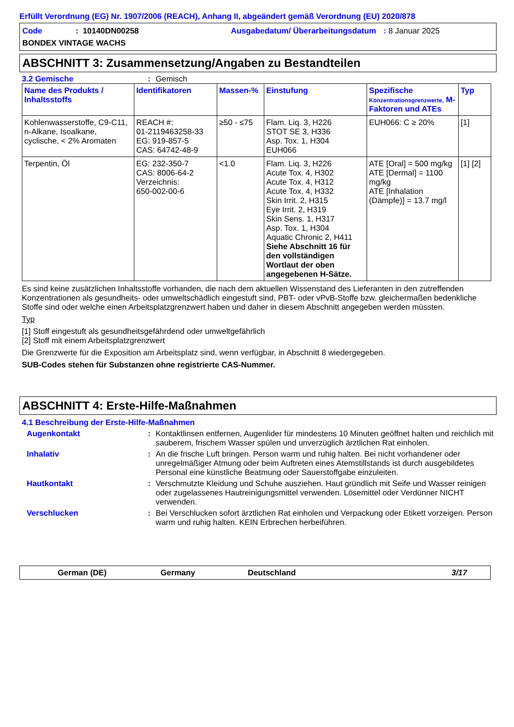Erfüllt Verordnung (EG) Nr. 1907/2006 (REACH), Anhang II, abgeändert gemäß Verordnung (EU) 2020/878
Code
: 10140DN00258
Ausgabedatum/ Überarbeitungsdatum
: 8 Januar 2025
BONDEX VINTAGE WACHS
ABSCHNITT 3: Zusammensetzung/Angaben zu Bestandteilen
3.2 Gemische: Gemisch
| Name des Produkts / Inhaltsstoffs | Identifikatoren | Massen-% | Einstufung | Spezifische Konzentrationsgrenzwerte, M-Faktoren und ATEs | Typ |
| --- | --- | --- | --- | --- | --- |
| Kohlenwasserstoffe, C9-C11, n-Alkane, Isoalkane, cyclische, < 2% Aromaten | REACH #: 01-2119463258-33 EG: 919-857-5 CAS: 64742-48-9 | ≥50 - ≤75 | Flam. Liq. 3, H226 STOT SE 3, H336 Asp. Tox. 1, H304 EUH066 | EUH066: C ≥ 20% | [1] |
| Terpentin, Öl | EG: 232-350-7 CAS: 8006-64-2 Verzeichnis: 650-002-00-6 | <1.0 | Flam. Liq. 3, H226 Acute Tox. 4, H302 Acute Tox. 4, H312 Acute Tox. 4, H332 Skin Irrit. 2, H315 Eye Irrit. 2, H319 Skin Sens. 1, H317 Asp. Tox. 1, H304 Aquatic Chronic 2, H411 Siehe Abschnitt 16 für den vollständigen Wortlaut der oben angegebenen H-Sätze. | ATE [Oral] = 500 mg/kg ATE [Dermal] = 1100 mg/kg ATE [Inhalation (Dämpfe)] = 13.7 mg/l | [1] [2] |
Es sind keine zusätzlichen Inhaltsstoffe vorhanden, die nach dem aktuellen Wissenstand des Lieferanten in den zutreffenden Konzentrationen als gesundheits- oder umweltschädlich eingestuft sind, PBT- oder vPvB-Stoffe bzw. gleichermaßen bedenkliche Stoffe sind oder welche einen Arbeitsplatzgrenzwert haben und daher in diesem Abschnitt angegeben werden müssten.
Typ
[1] Stoff eingestuft als gesundheitsgefährdend oder umweltgefährlich
[2] Stoff mit einem Arbeitsplatzgrenzwert
Die Grenzwerte für die Exposition am Arbeitsplatz sind, wenn verfügbar, in Abschnitt 8 wiedergegeben.
SUB-Codes stehen für Substanzen ohne registrierte CAS-Nummer.
ABSCHNITT 4: Erste-Hilfe-Maßnahmen
4.1 Beschreibung der Erste-Hilfe-Maßnahmen
Augenkontakt: Kontaktlinsen entfernen, Augenlider für mindestens 10 Minuten geöffnet halten und reichlich mit sauberem, frischem Wasser spülen und unverzüglich ärztlichen Rat einholen.
Inhalativ: An die frische Luft bringen. Person warm und ruhig halten. Bei nicht vorhandener oder unregelmäßiger Atmung oder beim Auftreten eines Atemstillstands ist durch ausgebildetes Personal eine künstliche Beatmung oder Sauerstoffgabe einzuleiten.
Hautkontakt: Verschmutzte Kleidung und Schuhe ausziehen. Haut gründlich mit Seife und Wasser reinigen oder zugelassenes Hautreinigungsmittel verwenden. Lösemittel oder Verdünner NICHT verwenden.
Verschlucken: Bei Verschlucken sofort ärztlichen Rat einholen und Verpackung oder Etikett vorzeigen. Person warm und ruhig halten. KEIN Erbrechen herbeiführen.
German (DE) Germany Deutschland 3/17